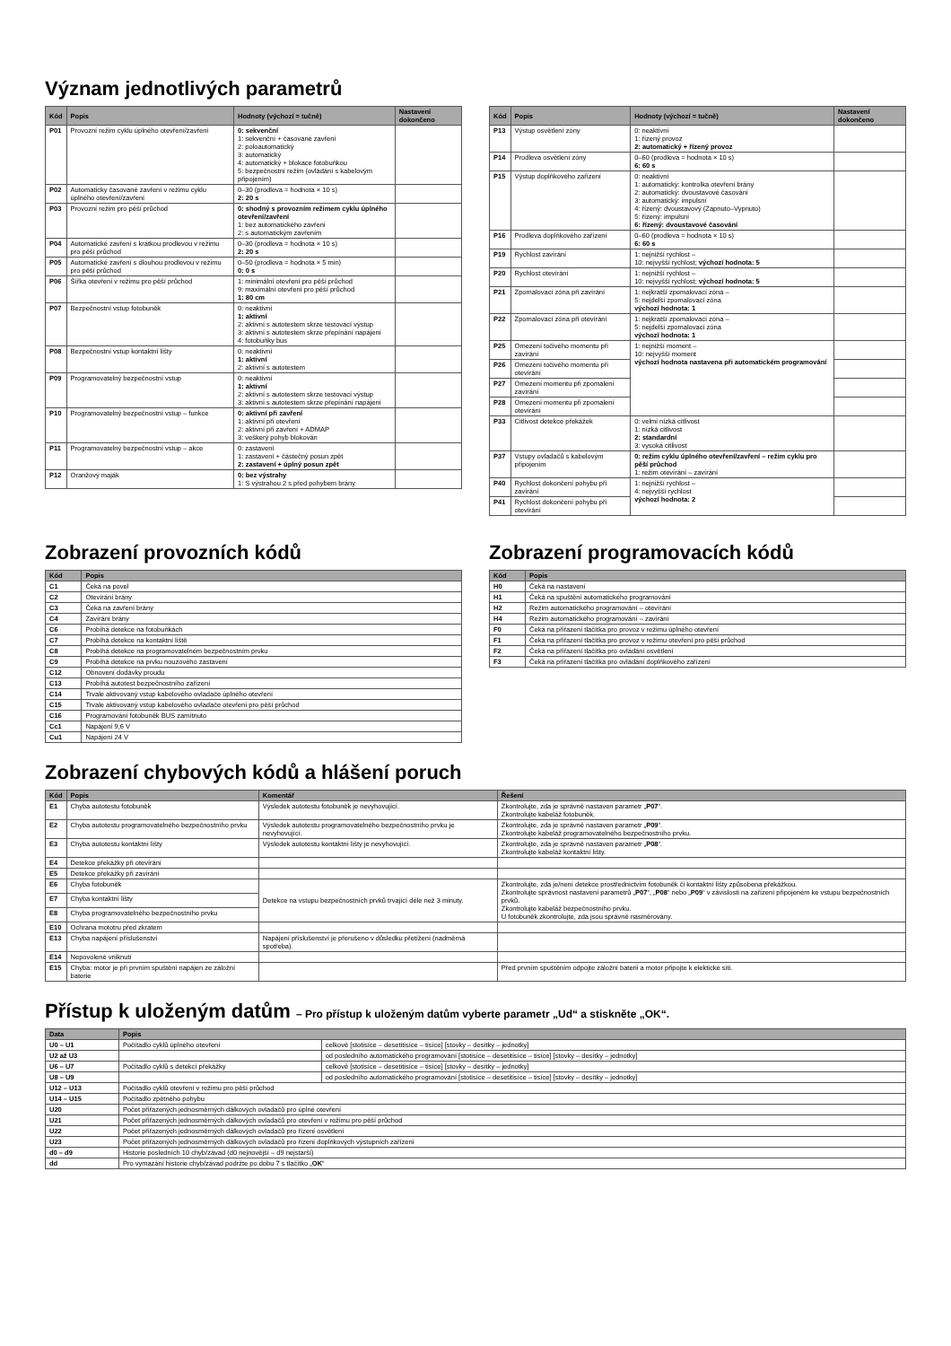Význam jednotlivých parametrů
| Kód | Popis | Hodnoty (výchozí = tučně) | Nastavení dokončeno |
| --- | --- | --- | --- |
| P01 | Provozní režim cyklu úplného otevření/zavření | 0: sekvenční 1: sekvenční + časované zavření 2: poloautomatický 3: automatický 4: automatický + blokace fotobuňkou 5: bezpečnostní režim (ovládání s kabelovým připojením) | |
| P02 | Automaticky časované zavření v režimu cyklu úplného otevření/zavření | 0–30 (prodleva = hodnota × 10 s) 2: 20 s | |
| P03 | Provozní režim pro pěší průchod | 0: shodný s provozním režimem cyklu úplného otevření/zavření 1: bez automatického zavření 2: s automatickým zavřením | |
| P04 | Automatické zavření s krátkou prodlevou v režimu pro pěší průchod | 0–30 (prodleva = hodnota × 10 s) 2: 20 s | |
| P05 | Automatické zavření s dlouhou prodlevou v režimu pro pěší průchod | 0–50 (prodleva = hodnota × 5 min) 0: 0 s | |
| P06 | Šířka otevření v režimu pro pěší průchod | 1: minimální otevření pro pěší průchod 9: maximální otevření pro pěší průchod 1: 80 cm | |
| P07 | Bezpečnostní vstup fotobuněk | 0: neaktivní 1: aktivní 2: aktivní s autotestem skrze testovací výstup 3: aktivní s autotestem skrze přepínání napájení 4: fotobuňky bus | |
| P08 | Bezpečnostní vstup kontaktní lišty | 0: neaktivní 1: aktivní 2: aktivní s autotestem | |
| P09 | Programovatelný bezpečnostní vstup | 0: neaktivní 1: aktivní 2: aktivní s autotestem skrze testovací výstup 3: aktivní s autotestem skrze přepínání napájení | |
| P10 | Programovatelný bezpečnostní vstup – funkce | 0: aktivní při zavření 1: aktivní při otevření 2: aktivní při zavření + ADMAP 3: veškerý pohyb blokován | |
| P11 | Programovatelný bezpečnostní vstup – akce | 0: zastavení 1: zastavení + částečný posun zpět 2: zastavení + úplný posun zpět | |
| P12 | Oranžový maják | 0: bez výstrahy 1: S výstrahou 2 s před pohybem brány | |
| Kód | Popis | Hodnoty (výchozí = tučně) | Nastavení dokončeno |
| --- | --- | --- | --- |
| P13 | Výstup osvětlení zóny | 0: neaktivní 1: řízený provoz 2: automatický + řízený provoz | |
| P14 | Prodleva osvětlení zóny | 0–60 (prodleva = hodnota × 10 s) 6: 60 s | |
| P15 | Výstup doplňkového zařízení | 0: neaktivní 1: automatický: kontrolka otevření brány 2: automatický: dvoustavové časování 3: automatický: impulsní 4: řízený: dvoustavový (Zapnuto–Vypnuto) 5: řízený: impulsní 6: řízený: dvoustavové časování | |
| P16 | Prodleva doplňkového zařízení | 0–60 (prodleva = hodnota × 10 s) 6: 60 s | |
| P19 | Rychlost zavírání | 1: nejnižší rychlost – 10: nejvyšší rychlost; výchozí hodnota: 5 | |
| P20 | Rychlost otevírání | 1: nejnižší rychlost – 10: nejvyšší rychlost; výchozí hodnota: 5 | |
| P21 | Zpomalovací zóna při zavírání | 1: nejkratší zpomalovací zóna – 5: nejdelší zpomalovací zóna výchozí hodnota: 1 | |
| P22 | Zpomalovací zóna při otevírání | 1: nejkratší zpomalovací zóna – 5: nejdelší zpomalovací zóna výchozí hodnota: 1 | |
| P25 | Omezení točivého momentu při zavírání | 1: nejnižší moment – 10: nejvyšší moment výchozí hodnota nastavena při automatickém programování | |
| P26 | Omezení točivého momentu při otevírání | | |
| P27 | Omezení momentu při zpomalení zavírání | | |
| P28 | Omezení momentu při zpomalení otevírání | | |
| P33 | Citlivost detekce překážek | 0: velmi nízká citlivost 1: nízká citlivost 2: standardní 3: vysoká citlivost | |
| P37 | Vstupy ovladačů s kabelovým připojením | 0: režim cyklu úplného otevření/zavření – režim cyklu pro pěší průchod 1: režim otevírání – zavírání | |
| P40 | Rychlost dokončení pohybu při zavírání | 1: nejnižší rychlost – 4: nejvyšší rychlost výchozí hodnota: 2 | |
| P41 | Rychlost dokončení pohybu při otevírání | | |
Zobrazení provozních kódů
| Kód | Popis |
| --- | --- |
| C1 | Čeká na povel |
| C2 | Otevírání brány |
| C3 | Čeká na zavření brány |
| C4 | Zavírání brány |
| C6 | Probíhá detekce na fotobuňkách |
| C7 | Probíhá detekce na kontaktní liště |
| C8 | Probíhá detekce na programovatelném bezpečnostním prvku |
| C9 | Probíhá detekce na prvku nouzového zastavení |
| C12 | Obnovení dodávky proudu |
| C13 | Probíhá autotest bezpečnostního zařízení |
| C14 | Trvale aktivovaný vstup kabelového ovladače úplného otevření |
| C15 | Trvale aktivovaný vstup kabelového ovladače otevření pro pěší průchod |
| C16 | Programování fotobuněk BUS zamítnuto |
| Cc1 | Napájení 9,6 V |
| Cu1 | Napájení 24 V |
Zobrazení programovacích kódů
| Kód | Popis |
| --- | --- |
| H0 | Čeká na nastavení |
| H1 | Čeká na spuštění automatického programování |
| H2 | Režim automatického programování – otevírání |
| H4 | Režim automatického programování – zavírání |
| F0 | Čeká na přiřazení tlačítka pro provoz v režimu úplného otevření |
| F1 | Čeká na přiřazení tlačítka pro provoz v režimu otevření pro pěší průchod |
| F2 | Čeká na přiřazení tlačítka pro ovládání osvětlení |
| F3 | Čeká na přiřazení tlačítka pro ovládání doplňkového zařízení |
Zobrazení chybových kódů a hlášení poruch
| Kód | Popis | Komentář | Řešení |
| --- | --- | --- | --- |
| E1 | Chyba autotestu fotobuněk | Výsledek autotestu fotobuněk je nevyhovující. | Zkontrolujte, zda je správně nastaven parametr „ P07 “. Zkontrolujte kabeláž fotobuněk. |
| E2 | Chyba autotestu programovatelného bezpečnostního prvku | Výsledek autotestu programovatelného bezpečnostního prvku je nevyhovující. | Zkontrolujte, zda je správně nastaven parametr „ P09 “. Zkontrolujte kabeláž programovatelného bezpečnostního prvku. |
| E3 | Chyba autotestu kontaktní lišty | Výsledek autotestu kontaktní lišty je nevyhovující. | Zkontrolujte, zda je správně nastaven parametr „ P08 “. Zkontrolujte kabeláž kontaktní lišty. |
| E4 | Detekce překážky při otevírání | | |
| E5 | Detekce překážky při zavírání | | |
| E6 | Chyba fotobuněk | Detekce na vstupu bezpečnostních prvků trvající déle než 3 minuty. | Zkontrolujte, zda je/není detekce prostřednictvím fotobuněk či kontaktní lišty způsobena překážkou. Zkontrolujte správnost nastavení parametrů „ P07 “, „ P08 “ nebo „ P09 “ v závislosti na zařízení připojeném ke vstupu bezpečnostních prvků. Zkontrolujte kabeláž bezpečnostního prvku. U fotobuněk zkontrolujte, zda jsou správně nasměrovány. |
| E7 | Chyba kontaktní lišty | | |
| E8 | Chyba programovatelného bezpečnostního prvku | | |
| E10 | Ochrana mototru před zkratem | | |
| E13 | Chyba napájení příslušenství | Napájení příslušenství je přerušeno v důsledku přetížení (nadměrná spotřeba). | |
| E14 | Nepovolené vniknutí | | |
| E15 | Chyba: motor je při prvním spuštění napájen ze záložní baterie | | Před prvním spuštěním odpojte záložní baterii a motor připojte k elektické síti. |
Přístup k uloženým datům – Pro přístup k uloženým datům vyberte parametr „Ud“ a stiskněte „OK“.
| Data | Popis | |
| --- | --- | --- |
| U0 – U1 | Počítadlo cyklů úplného otevření | celkově [stotisíce – desetitisíce – tisíce] [stovky – desítky – jednotky] |
| U2 až U3 | | od posledního automatického programování [stotisíce – desetitisíce – tisíce] [stovky – desítky – jednotky] |
| U6 – U7 | Počítadlo cyklů s detekcí překážky | celkově [stotisíce – desetitisíce – tisíce] [stovky – desítky – jednotky] |
| U8 – U9 | | od posledního automatického programování [stotisíce – desetitisíce – tisíce] [stovky – desítky – jednotky] |
| U12 – U13 | Počítadlo cyklů otevření v režimu pro pěší průchod | |
| U14 – U15 | Počítadlo zpětného pohybu | |
| U20 | Počet přiřazených jednosměrných dálkových ovladačů pro úplné otevření | |
| U21 | Počet přiřazených jednosměrných dálkových ovladačů pro otevření v režimu pro pěší průchod | |
| U22 | Počet přiřazených jednosměrných dálkových ovladačů pro řízení osvětlení | |
| U23 | Počet přiřazených jednosměrných dálkových ovladačů pro řízení doplňkových výstupních zařízení | |
| d0 – d9 | Historie posledních 10 chyb/závad (d0 nejnovější – d9 nejstarší) | |
| dd | Pro vymazání historie chyb/závad podržte po dobu 7 s tlačítko „ OK “ | |